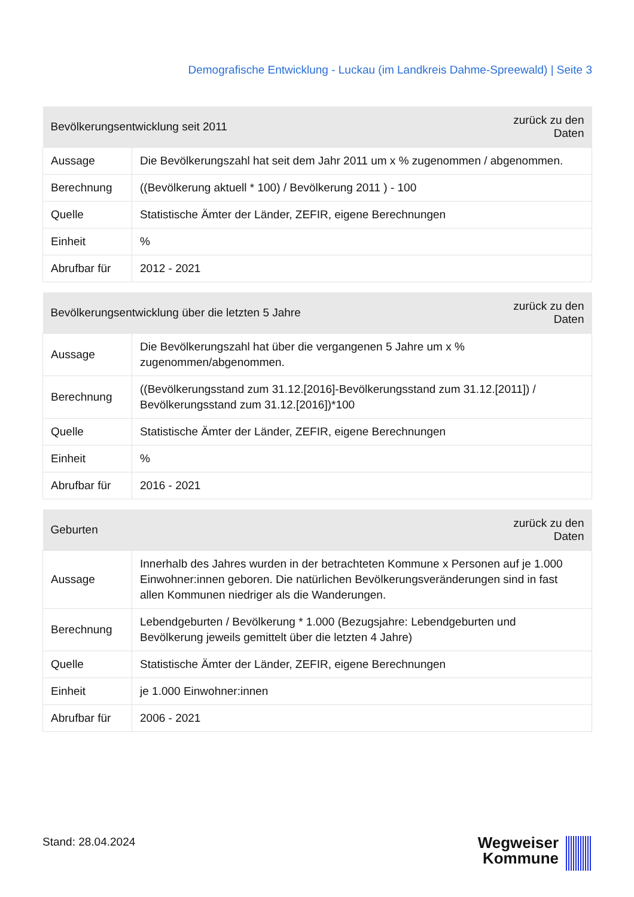Demografische Entwicklung - Luckau (im Landkreis Dahme-Spreewald) | Seite 3
| Bevölkerungsentwicklung seit 2011 | | zurück zu den Daten |
| --- | --- | --- |
| Aussage | Die Bevölkerungszahl hat seit dem Jahr 2011 um x % zugenommen / abgenommen. | |
| Berechnung | ((Bevölkerung aktuell * 100) / Bevölkerung 2011 ) - 100 | |
| Quelle | Statistische Ämter der Länder, ZEFIR, eigene Berechnungen | |
| Einheit | % | |
| Abrufbar für | 2012 - 2021 | |
| Bevölkerungsentwicklung über die letzten 5 Jahre | | zurück zu den Daten |
| --- | --- | --- |
| Aussage | Die Bevölkerungszahl hat über die vergangenen 5 Jahre um x % zugenommen/abgenommen. | |
| Berechnung | ((Bevölkerungsstand zum 31.12.[2016]-Bevölkerungsstand zum 31.12.[2011]) / Bevölkerungsstand zum 31.12.[2016])*100 | |
| Quelle | Statistische Ämter der Länder, ZEFIR, eigene Berechnungen | |
| Einheit | % | |
| Abrufbar für | 2016 - 2021 | |
| Geburten | | zurück zu den Daten |
| --- | --- | --- |
| Aussage | Innerhalb des Jahres wurden in der betrachteten Kommune x Personen auf je 1.000 Einwohner:innen geboren. Die natürlichen Bevölkerungsveränderungen sind in fast allen Kommunen niedriger als die Wanderungen. | |
| Berechnung | Lebendgeburten / Bevölkerung * 1.000 (Bezugsjahre: Lebendgeburten und Bevölkerung jeweils gemittelt über die letzten 4 Jahre) | |
| Quelle | Statistische Ämter der Länder, ZEFIR, eigene Berechnungen | |
| Einheit | je 1.000 Einwohner:innen | |
| Abrufbar für | 2006 - 2021 | |
Stand: 28.04.2024
Wegweiser
Kommune